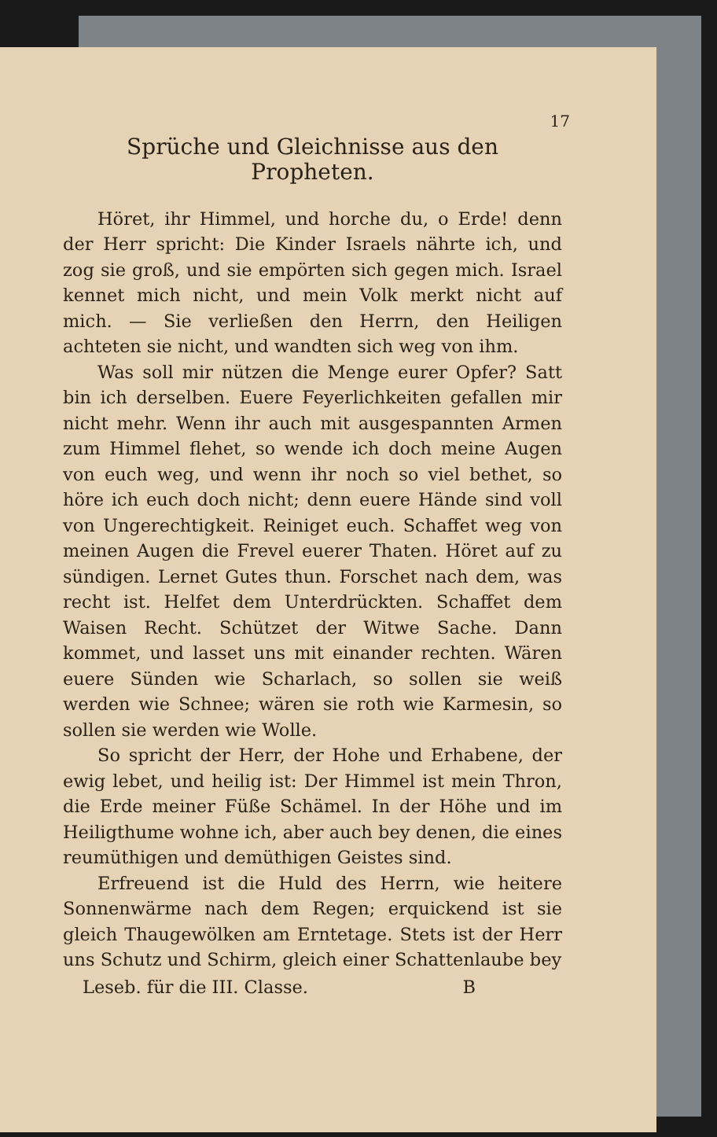17
Sprüche und Gleichnisse aus den Propheten.
Höret, ihr Himmel, und horche du, o Erde! denn der Herr spricht: Die Kinder Israels nährte ich, und zog sie groß, und sie empörten sich gegen mich. Israel kennet mich nicht, und mein Volk merkt nicht auf mich. — Sie verließen den Herrn, den Heiligen achteten sie nicht, und wandten sich weg von ihm.
Was soll mir nützen die Menge eurer Opfer? Satt bin ich derselben. Euere Feyerlichkeiten gefallen mir nicht mehr. Wenn ihr auch mit ausgespannten Armen zum Himmel flehet, so wende ich doch meine Augen von euch weg, und wenn ihr noch so viel bethet, so höre ich euch doch nicht; denn euere Hände sind voll von Ungerechtigkeit. Reiniget euch. Schaffet weg von meinen Augen die Frevel euerer Thaten. Höret auf zu sündigen. Lernet Gutes thun. Forschet nach dem, was recht ist. Helfet dem Unterdrückten. Schaffet dem Waisen Recht. Schützet der Witwe Sache. Dann kommet, und lasset uns mit einander rechten. Wären euere Sünden wie Scharlach, so sollen sie weiß werden wie Schnee; wären sie roth wie Karmesin, so sollen sie werden wie Wolle.
So spricht der Herr, der Hohe und Erhabene, der ewig lebet, und heilig ist: Der Himmel ist mein Thron, die Erde meiner Füße Schämel. In der Höhe und im Heiligthume wohne ich, aber auch bey denen, die eines reumüthigen und demüthigen Geistes sind.
Erfreuend ist die Huld des Herrn, wie heitere Sonnenwärme nach dem Regen; erquickend ist sie gleich Thaugewölken am Erntetage. Stets ist der Herr uns Schutz und Schirm, gleich einer Schattenlaube bey
Leseb. für die III. Classe. B